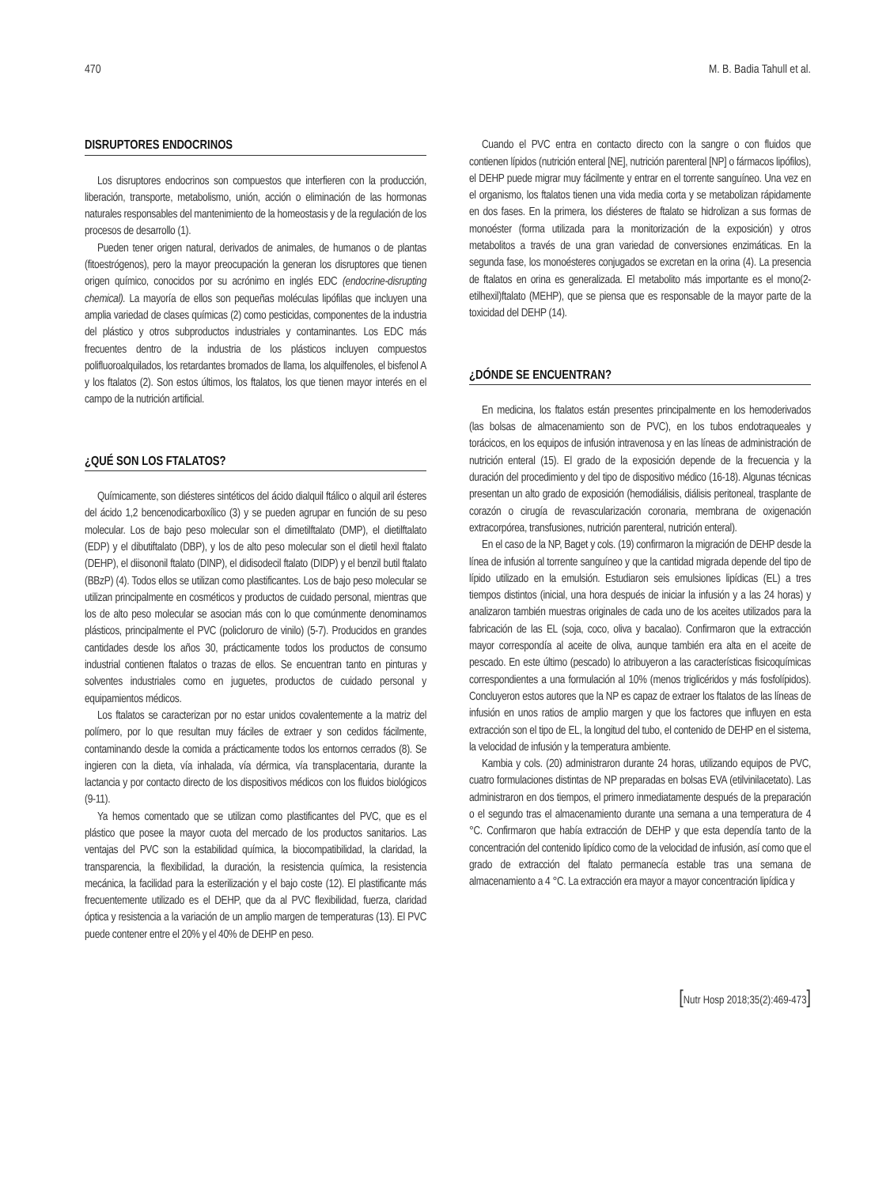470 M. B. Badia Tahull et al.
DISRUPTORES ENDOCRINOS
Los disruptores endocrinos son compuestos que interfieren con la producción, liberación, transporte, metabolismo, unión, acción o eliminación de las hormonas naturales responsables del mantenimiento de la homeostasis y de la regulación de los procesos de desarrollo (1).
Pueden tener origen natural, derivados de animales, de humanos o de plantas (fitoestrógenos), pero la mayor preocupación la generan los disruptores que tienen origen químico, conocidos por su acrónimo en inglés EDC (endocrine-disrupting chemical). La mayoría de ellos son pequeñas moléculas lipófilas que incluyen una amplia variedad de clases químicas (2) como pesticidas, componentes de la industria del plástico y otros subproductos industriales y contaminantes. Los EDC más frecuentes dentro de la industria de los plásticos incluyen compuestos polifluoroalquilados, los retardantes bromados de llama, los alquilfenoles, el bisfenol A y los ftalatos (2). Son estos últimos, los ftalatos, los que tienen mayor interés en el campo de la nutrición artificial.
¿QUÉ SON LOS FTALATOS?
Químicamente, son diésteres sintéticos del ácido dialquil ftálico o alquil aril ésteres del ácido 1,2 bencenodicarboxílico (3) y se pueden agrupar en función de su peso molecular. Los de bajo peso molecular son el dimetilftalato (DMP), el dietilftalato (EDP) y el dibutiftalato (DBP), y los de alto peso molecular son el dietil hexil ftalato (DEHP), el diisononil ftalato (DINP), el didisodecil ftalato (DIDP) y el benzil butil ftalato (BBzP) (4). Todos ellos se utilizan como plastificantes. Los de bajo peso molecular se utilizan principalmente en cosméticos y productos de cuidado personal, mientras que los de alto peso molecular se asocian más con lo que comúnmente denominamos plásticos, principalmente el PVC (policloruro de vinilo) (5-7). Producidos en grandes cantidades desde los años 30, prácticamente todos los productos de consumo industrial contienen ftalatos o trazas de ellos. Se encuentran tanto en pinturas y solventes industriales como en juguetes, productos de cuidado personal y equipamientos médicos.
Los ftalatos se caracterizan por no estar unidos covalentemente a la matriz del polímero, por lo que resultan muy fáciles de extraer y son cedidos fácilmente, contaminando desde la comida a prácticamente todos los entornos cerrados (8). Se ingieren con la dieta, vía inhalada, vía dérmica, vía transplacentaria, durante la lactancia y por contacto directo de los dispositivos médicos con los fluidos biológicos (9-11).
Ya hemos comentado que se utilizan como plastificantes del PVC, que es el plástico que posee la mayor cuota del mercado de los productos sanitarios. Las ventajas del PVC son la estabilidad química, la biocompatibilidad, la claridad, la transparencia, la flexibilidad, la duración, la resistencia química, la resistencia mecánica, la facilidad para la esterilización y el bajo coste (12). El plastificante más frecuentemente utilizado es el DEHP, que da al PVC flexibilidad, fuerza, claridad óptica y resistencia a la variación de un amplio margen de temperaturas (13). El PVC puede contener entre el 20% y el 40% de DEHP en peso.
Cuando el PVC entra en contacto directo con la sangre o con fluidos que contienen lípidos (nutrición enteral [NE], nutrición parenteral [NP] o fármacos lipófilos), el DEHP puede migrar muy fácilmente y entrar en el torrente sanguíneo. Una vez en el organismo, los ftalatos tienen una vida media corta y se metabolizan rápidamente en dos fases. En la primera, los diésteres de ftalato se hidrolizan a sus formas de monoéster (forma utilizada para la monitorización de la exposición) y otros metabolitos a través de una gran variedad de conversiones enzimáticas. En la segunda fase, los monoésteres conjugados se excretan en la orina (4). La presencia de ftalatos en orina es generalizada. El metabolito más importante es el mono(2-etilhexil)ftalato (MEHP), que se piensa que es responsable de la mayor parte de la toxicidad del DEHP (14).
¿DÓNDE SE ENCUENTRAN?
En medicina, los ftalatos están presentes principalmente en los hemoderivados (las bolsas de almacenamiento son de PVC), en los tubos endotraqueales y torácicos, en los equipos de infusión intravenosa y en las líneas de administración de nutrición enteral (15). El grado de la exposición depende de la frecuencia y la duración del procedimiento y del tipo de dispositivo médico (16-18). Algunas técnicas presentan un alto grado de exposición (hemodiálisis, diálisis peritoneal, trasplante de corazón o cirugía de revascularización coronaria, membrana de oxigenación extracorpórea, transfusiones, nutrición parenteral, nutrición enteral).
En el caso de la NP, Baget y cols. (19) confirmaron la migración de DEHP desde la línea de infusión al torrente sanguíneo y que la cantidad migrada depende del tipo de lípido utilizado en la emulsión. Estudiaron seis emulsiones lipídicas (EL) a tres tiempos distintos (inicial, una hora después de iniciar la infusión y a las 24 horas) y analizaron también muestras originales de cada uno de los aceites utilizados para la fabricación de las EL (soja, coco, oliva y bacalao). Confirmaron que la extracción mayor correspondía al aceite de oliva, aunque también era alta en el aceite de pescado. En este último (pescado) lo atribuyeron a las características fisicoquímicas correspondientes a una formulación al 10% (menos triglicéridos y más fosfolípidos). Concluyeron estos autores que la NP es capaz de extraer los ftalatos de las líneas de infusión en unos ratios de amplio margen y que los factores que influyen en esta extracción son el tipo de EL, la longitud del tubo, el contenido de DEHP en el sistema, la velocidad de infusión y la temperatura ambiente.
Kambia y cols. (20) administraron durante 24 horas, utilizando equipos de PVC, cuatro formulaciones distintas de NP preparadas en bolsas EVA (etilvinilacetato). Las administraron en dos tiempos, el primero inmediatamente después de la preparación o el segundo tras el almacenamiento durante una semana a una temperatura de 4 °C. Confirmaron que había extracción de DEHP y que esta dependía tanto de la concentración del contenido lipídico como de la velocidad de infusión, así como que el grado de extracción del ftalato permanecía estable tras una semana de almacenamiento a 4 °C. La extracción era mayor a mayor concentración lipídica y
[Nutr Hosp 2018;35(2):469-473]